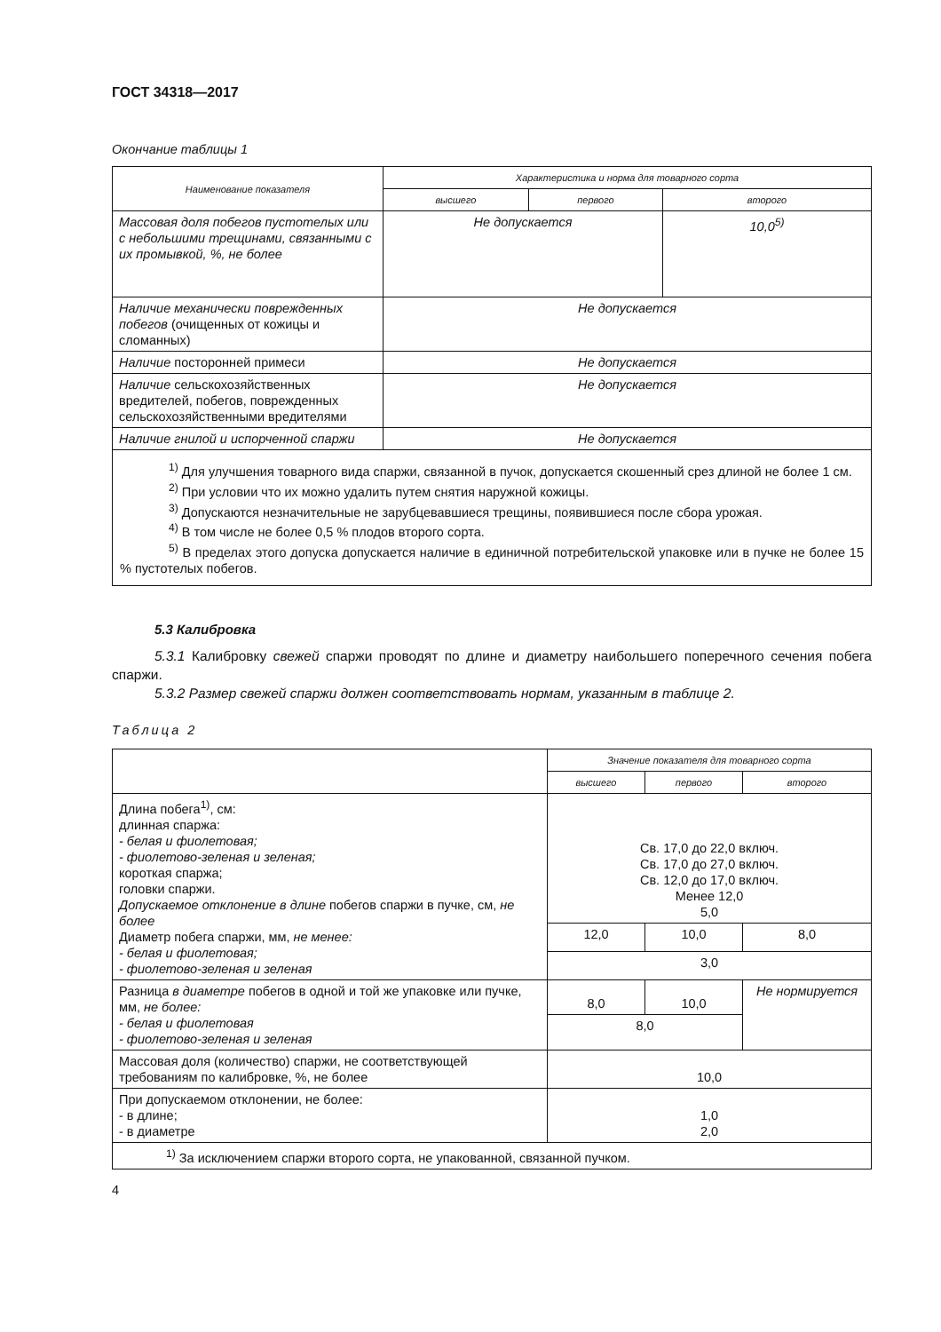ГОСТ 34318—2017
Окончание таблицы 1
| Наименование показателя | Характеристика и норма для товарного сорта | | |
| --- | --- | --- | --- |
| | высшего | первого | второго |
| Массовая доля побегов пустотелых или с небольшими трещинами, связанными с их промывкой, %, не более | Не допускается | | 10,0<sup>5)</sup> |
| Наличие механически поврежденных побегов (очищенных от кожицы и сломанных) | Не допускается | | |
| Наличие посторонней примеси | Не допускается | | |
| Наличие сельскохозяйственных вредителей, побегов, поврежденных сельскохозяйственными вредителями | Не допускается | | |
| Наличие гнилой и испорченной спаржи | Не допускается | | |
| <sup>1)</sup> Для улучшения товарного вида спаржи, связанной в пучок, допускается скошенный срез длиной не более 1 см. <sup>2)</sup> При условии что их можно удалить путем снятия наружной кожицы. <sup>3)</sup> Допускаются незначительные не зарубцевавшиеся трещины, появившиеся после сбора урожая. <sup>4)</sup> В том числе не более 0,5 % плодов второго сорта. <sup>5)</sup> В пределах этого допуска допускается наличие в единичной потребительской упаковке или в пучке не более 15 % пустотелых побегов. | | | |
5.3 Калибровка
5.3.1 Калибровку свежей спаржи проводят по длине и диаметру наибольшего поперечного сечения побега спаржи.
5.3.2 Размер свежей спаржи должен соответствовать нормам, указанным в таблице 2.
Таблица 2
| | Значение показателя для товарного сорта | | |
| --- | --- | --- | --- |
| | высшего | первого | второго |
| Длина побега<sup>1)</sup>, см: длинная спаржа: - белая и фиолетовая; - фиолетово-зеленая и зеленая; короткая спаржа; головки спаржи. Допускаемое отклонение в длине побегов спаржи в пучке, см, не более Диаметр побега спаржи, мм, не менее: - белая и фиолетовая; - фиолетово-зеленая и зеленая | Св. 17,0 до 22,0 включ. Св. 17,0 до 27,0 включ. Св. 12,0 до 17,0 включ. Менее 12,0 5,0 | | |
| | 12,0 | 10,0 | 8,0 |
| | 3,0 | | |
| Разница в диаметре побегов в одной и той же упаковке или пучке, мм, не более: - белая и фиолетовая - фиолетово-зеленая и зеленая | 8,0 | 10,0 | Не нормируется |
| | 8,0 | | |
| Массовая доля (количество) спаржи, не соответствующей требованиям по калибровке, %, не более | 10,0 | | |
| При допускаемом отклонении, не более: - в длине; - в диаметре | 1,0 2,0 | | |
| <sup>1)</sup> За исключением спаржи второго сорта, не упакованной, связанной пучком. | | | |
4